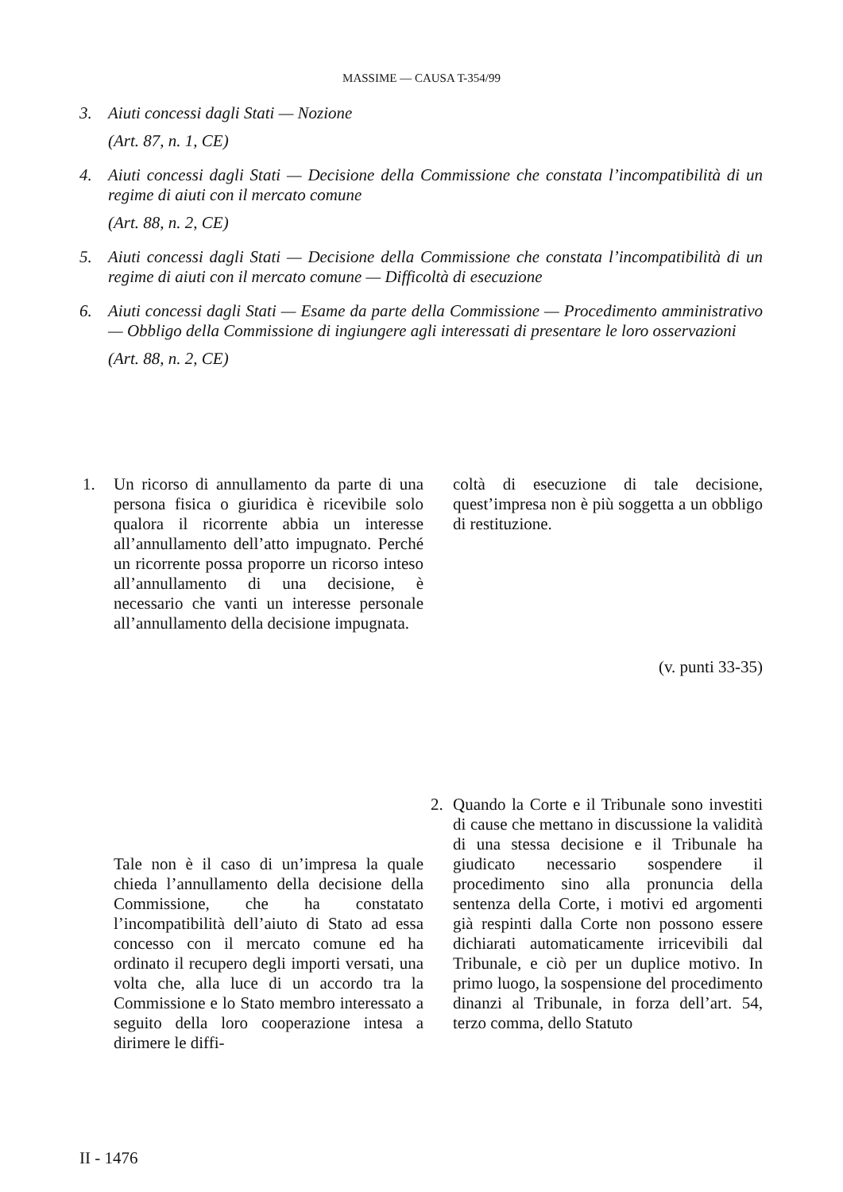MASSIME — CAUSA T-354/99
3. Aiuti concessi dagli Stati — Nozione
(Art. 87, n. 1, CE)
4. Aiuti concessi dagli Stati — Decisione della Commissione che constata l’incompatibilità di un regime di aiuti con il mercato comune
(Art. 88, n. 2, CE)
5. Aiuti concessi dagli Stati — Decisione della Commissione che constata l’incompatibilità di un regime di aiuti con il mercato comune — Difficoltà di esecuzione
6. Aiuti concessi dagli Stati — Esame da parte della Commissione — Procedimento amministrativo — Obbligo della Commissione di ingiungere agli interessati di presentare le loro osservazioni
(Art. 88, n. 2, CE)
1.
Un ricorso di annullamento da parte di una persona fisica o giuridica è ricevibile solo qualora il ricorrente abbia un interesse all’annullamento dell’atto impugnato. Perché un ricorrente possa proporre un ricorso inteso all’annullamento di una decisione, è necessario che vanti un interesse personale all’annullamento della decisione impugnata.
coltà di esecuzione di tale decisione, quest’impresa non è più soggetta a un obbligo di restituzione.
(v. punti 33-35)
Tale non è il caso di un’impresa la quale chieda l’annullamento della decisione della Commissione, che ha constatato l’incompatibilità dell’aiuto di Stato ad essa concesso con il mercato comune ed ha ordinato il recupero degli importi versati, una volta che, alla luce di un accordo tra la Commissione e lo Stato membro interessato a seguito della loro cooperazione intesa a dirimere le diffi-
2.
Quando la Corte e il Tribunale sono investiti di cause che mettano in discussione la validità di una stessa decisione e il Tribunale ha giudicato necessario sospendere il procedimento sino alla pronuncia della sentenza della Corte, i motivi ed argomenti già respinti dalla Corte non possono essere dichiarati automaticamente irricevibili dal Tribunale, e ciò per un duplice motivo. In primo luogo, la sospensione del procedimento dinanzi al Tribunale, in forza dell’art. 54, terzo comma, dello Statuto
II - 1476